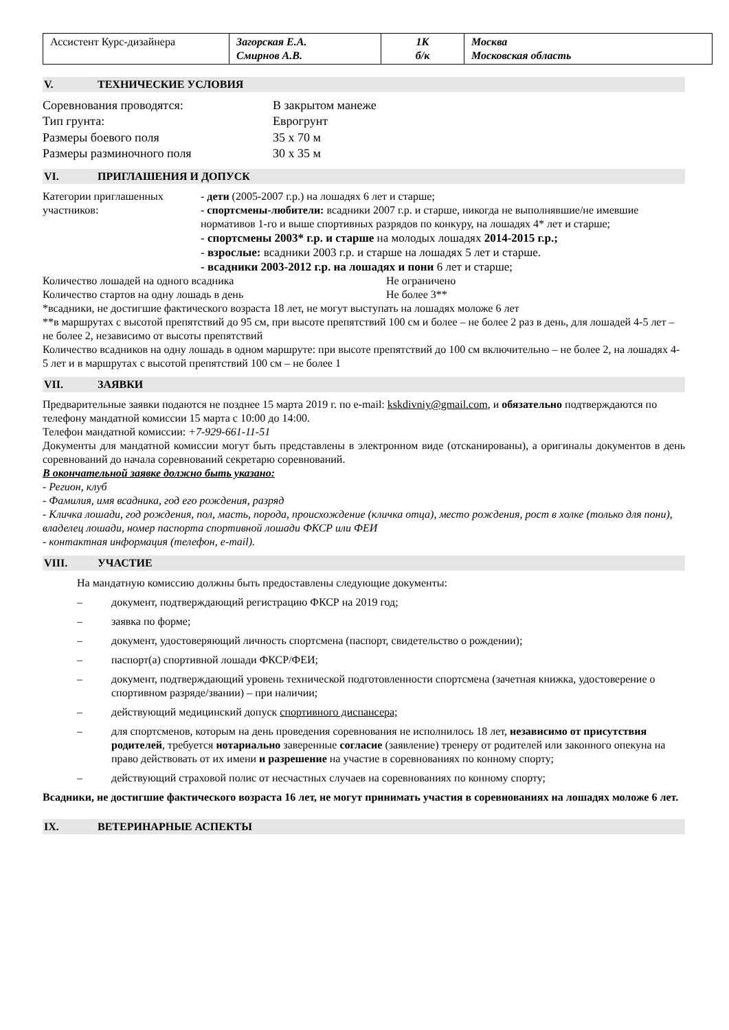| Ассистент Курс-дизайнера | Загорская Е.А. Смирнов А.В. | 1К б/к | Москва Московская область |
V. ТЕХНИЧЕСКИЕ УСЛОВИЯ
Соревнования проводятся:
В закрытом манеже
Тип грунта:
Еврогрунт
Размеры боевого поля
35 x 70 м
Размеры разминочного поля
30 x 35 м
VI. ПРИГЛАШЕНИЯ И ДОПУСК
Категории приглашенных участников:
- дети (2005-2007 г.р.) на лошадях 6 лет и старше;
- спортсмены-любители: всадники 2007 г.р. и старше, никогда не выполнявшие/не имевшие нормативов 1-го и выше спортивных разрядов по конкуру, на лошадях 4* лет и старше;
- спортсмены 2003* г.р. и старше на молодых лошадях 2014-2015 г.р.;
- взрослые: всадники 2003 г.р. и старше на лошадях 5 лет и старше.
- всадники 2003-2012 г.р. на лошадях и пони 6 лет и старше;
Количество лошадей на одного всадника
Не ограничено
Количество стартов на одну лошадь в день
Не более 3**
*всадники, не достигшие фактического возраста 18 лет, не могут выступать на лошадях моложе 6 лет
**в маршрутах с высотой препятствий до 95 см, при высоте препятствий 100 см и более – не более 2 раз в день, для лошадей 4-5 лет – не более 2, независимо от высоты препятствий
Количество всадников на одну лошадь в одном маршруте: при высоте препятствий до 100 см включительно – не более 2, на лошадях 4-5 лет и в маршрутах с высотой препятствий 100 см – не более 1
VII. ЗАЯВКИ
Предварительные заявки подаются не позднее 15 марта 2019 г. по e-mail: kskdivniy@gmail.com, и обязательно подтверждаются по телефону мандатной комиссии 15 марта с 10:00 до 14:00.
Телефон мандатной комиссии: +7-929-661-11-51
Документы для мандатной комиссии могут быть представлены в электронном виде (отсканированы), а оригиналы документов в день соревнований до начала соревнований секретарю соревнований.
В окончательной заявке должно быть указано:
- Регион, клуб
- Фамилия, имя всадника, год его рождения, разряд
- Кличка лошади, год рождения, пол, масть, порода, происхождение (кличка отца), место рождения, рост в холке (только для пони), владелец лошади, номер паспорта спортивной лошади ФКСР или ФЕИ
- контактная информация (телефон, e-mail).
VIII. УЧАСТИЕ
На мандатную комиссию должны быть предоставлены следующие документы:
– документ, подтверждающий регистрацию ФКСР на 2019 год;
– заявка по форме;
– документ, удостоверяющий личность спортсмена (паспорт, свидетельство о рождении);
– паспорт(а) спортивной лошади ФКСР/ФЕИ;
– документ, подтверждающий уровень технической подготовленности спортсмена (зачетная книжка, удостоверение о спортивном разряде/звании) – при наличии;
– действующий медицинский допуск спортивного диспансера;
– для спортсменов, которым на день проведения соревнования не исполнилось 18 лет, независимо от присутствия родителей, требуется нотариально заверенные согласие (заявление) тренеру от родителей или законного опекуна на право действовать от их имени и разрешение на участие в соревнованиях по конному спорту;
– действующий страховой полис от несчастных случаев на соревнованиях по конному спорту;
Всадники, не достигшие фактического возраста 16 лет, не могут принимать участия в соревнованиях на лошадях моложе 6 лет.
IX. ВЕТЕРИНАРНЫЕ АСПЕКТЫ